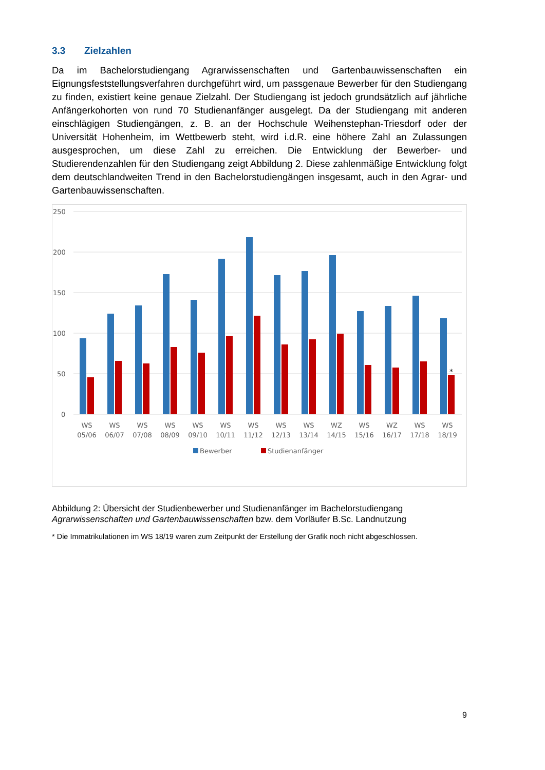3.3 Zielzahlen
Da im Bachelorstudiengang Agrarwissenschaften und Gartenbauwissenschaften ein Eignungsfeststellungsverfahren durchgeführt wird, um passgenaue Bewerber für den Studiengang zu finden, existiert keine genaue Zielzahl. Der Studiengang ist jedoch grundsätzlich auf jährliche Anfängerkohorten von rund 70 Studienanfänger ausgelegt. Da der Studiengang mit anderen einschlägigen Studiengängen, z. B. an der Hochschule Weihenstephan-Triesdorf oder der Universität Hohenheim, im Wettbewerb steht, wird i.d.R. eine höhere Zahl an Zulassungen ausgesprochen, um diese Zahl zu erreichen. Die Entwicklung der Bewerber- und Studierendenzahlen für den Studiengang zeigt Abbildung 2. Diese zahlenmäßige Entwicklung folgt dem deutschlandweiten Trend in den Bachelorstudiengängen insgesamt, auch in den Agrar- und Gartenbauwissenschaften.
250
200
150
100
50
0
*
WS
05/06
WS
06/07
WS
07/08
WS
08/09
WS
09/10
WS
10/11
WS
11/12
WS
12/13
WS
13/14
WZ
14/15
WS
15/16
WZ
16/17
WS
17/18
WS
18/19
Bewerber
Studienanfänger
Abbildung 2: Übersicht der Studienbewerber und Studienanfänger im Bachelorstudiengang Agrarwissenschaften und Gartenbauwissenschaften bzw. dem Vorläufer B.Sc. Landnutzung
* Die Immatrikulationen im WS 18/19 waren zum Zeitpunkt der Erstellung der Grafik noch nicht abgeschlossen.
9